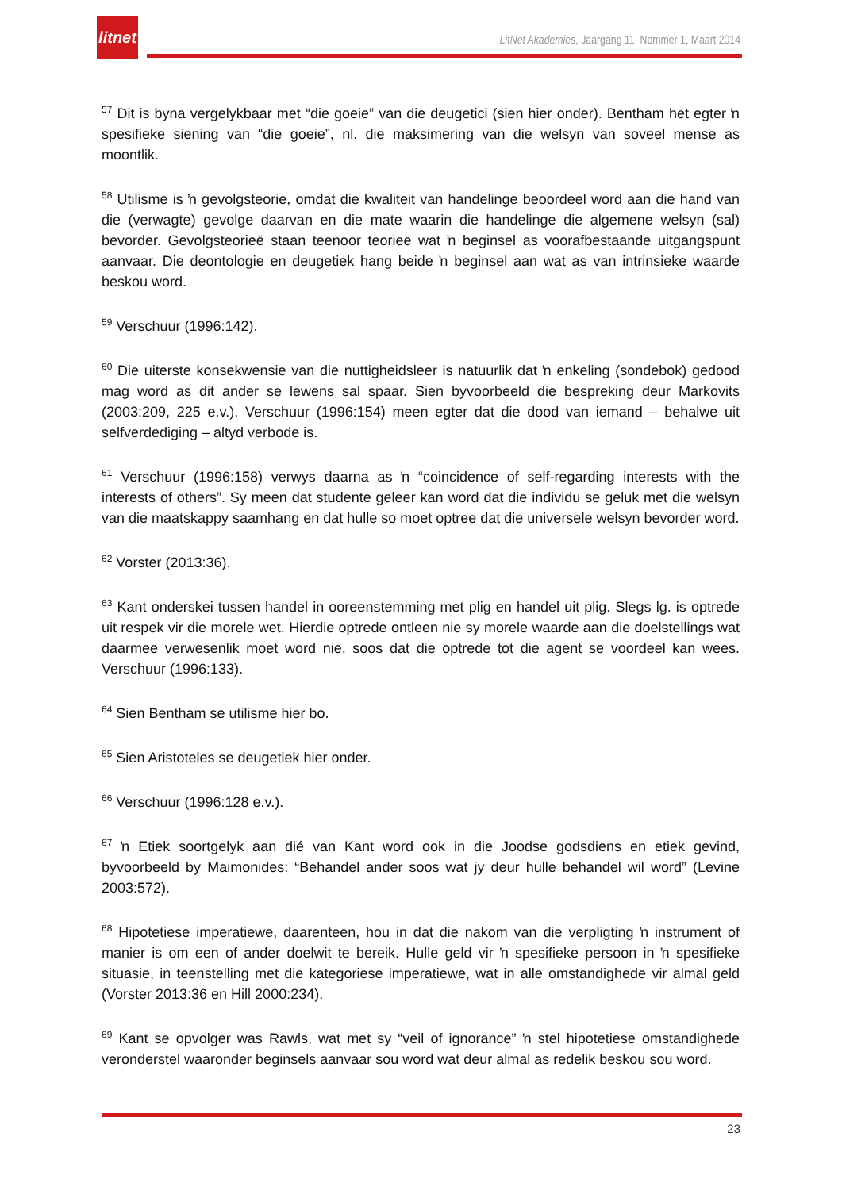litnet
LitNet Akademies, Jaargang 11, Nommer 1, Maart 2014
<sup>57</sup> Dit is byna vergelykbaar met “die goeie” van die deugetici (sien hier onder). Bentham het egter ŉ spesifieke siening van “die goeie”, nl. die maksimering van die welsyn van soveel mense as moontlik.
<sup>58</sup> Utilisme is ŉ gevolgsteorie, omdat die kwaliteit van handelinge beoordeel word aan die hand van die (verwagte) gevolge daarvan en die mate waarin die handelinge die algemene welsyn (sal) bevorder. Gevolgsteorieë staan teenoor teorieë wat ŉ beginsel as voorafbestaande uitgangspunt aanvaar. Die deontologie en deugetiek hang beide ŉ beginsel aan wat as van intrinsieke waarde beskou word.
<sup>59</sup> Verschuur (1996:142).
<sup>60</sup> Die uiterste konsekwensie van die nuttigheidsleer is natuurlik dat ŉ enkeling (sondebok) gedood mag word as dit ander se lewens sal spaar. Sien byvoorbeeld die bespreking deur Markovits (2003:209, 225 e.v.). Verschuur (1996:154) meen egter dat die dood van iemand – behalwe uit selfverdediging – altyd verbode is.
<sup>61</sup> Verschuur (1996:158) verwys daarna as ŉ “coincidence of self-regarding interests with the interests of others”. Sy meen dat studente geleer kan word dat die individu se geluk met die welsyn van die maatskappy saamhang en dat hulle so moet optree dat die universele welsyn bevorder word.
<sup>62</sup> Vorster (2013:36).
<sup>63</sup> Kant onderskei tussen handel in ooreenstemming met plig en handel uit plig. Slegs lg. is optrede uit respek vir die morele wet. Hierdie optrede ontleen nie sy morele waarde aan die doelstellings wat daarmee verwesenlik moet word nie, soos dat die optrede tot die agent se voordeel kan wees. Verschuur (1996:133).
<sup>64</sup> Sien Bentham se utilisme hier bo.
<sup>65</sup> Sien Aristoteles se deugetiek hier onder.
<sup>66</sup> Verschuur (1996:128 e.v.).
<sup>67</sup> ŉ Etiek soortgelyk aan dié van Kant word ook in die Joodse godsdiens en etiek gevind, byvoorbeeld by Maimonides: “Behandel ander soos wat jy deur hulle behandel wil word” (Levine 2003:572).
<sup>68</sup> Hipotetiese imperatiewe, daarenteen, hou in dat die nakom van die verpligting ŉ instrument of manier is om een of ander doelwit te bereik. Hulle geld vir ŉ spesifieke persoon in ŉ spesifieke situasie, in teenstelling met die kategoriese imperatiewe, wat in alle omstandighede vir almal geld (Vorster 2013:36 en Hill 2000:234).
<sup>69</sup> Kant se opvolger was Rawls, wat met sy “veil of ignorance” ŉ stel hipotetiese omstandighede veronderstel waaronder beginsels aanvaar sou word wat deur almal as redelik beskou sou word.
23